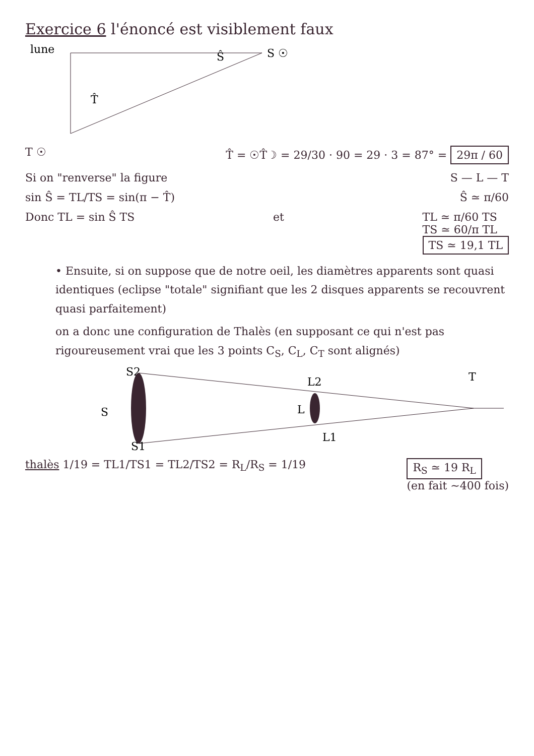Exercice 6 l'énoncé est visiblement faux
lune
S ☉
Ŝ
T̂
T ☉ T̂ = ☉T̂☽ = 29/30 · 90 = 29 · 3 = 87° = 29π / 60
Si on "renverse" la figure S — L — T
sin Ŝ = TL/TS = sin(π − T̂) Ŝ ≃ π/60
Donc TL = sin Ŝ TS et TL ≃ π/60 TS
TS ≃ 60/π TL
TS ≃ 19,1 TL
• Ensuite, si on suppose que de notre oeil, les diamètres apparents sont quasi identiques (eclipse "totale" signifiant que les 2 disques apparents se recouvrent quasi parfaitement)
on a donc une configuration de Thalès (en supposant ce qui n'est pas rigoureusement vrai que les 3 points C<sub>S</sub>, C<sub>L</sub>, C<sub>T</sub> sont alignés)
S2
S
L2
L
T
L1
S1
thalès 1/19 = TL1/TS1 = TL2/TS2 = R<sub>L</sub>/R<sub>S</sub> = 1/19 R<sub>S</sub> ≃ 19 R<sub>L</sub>
(en fait ~400 fois)